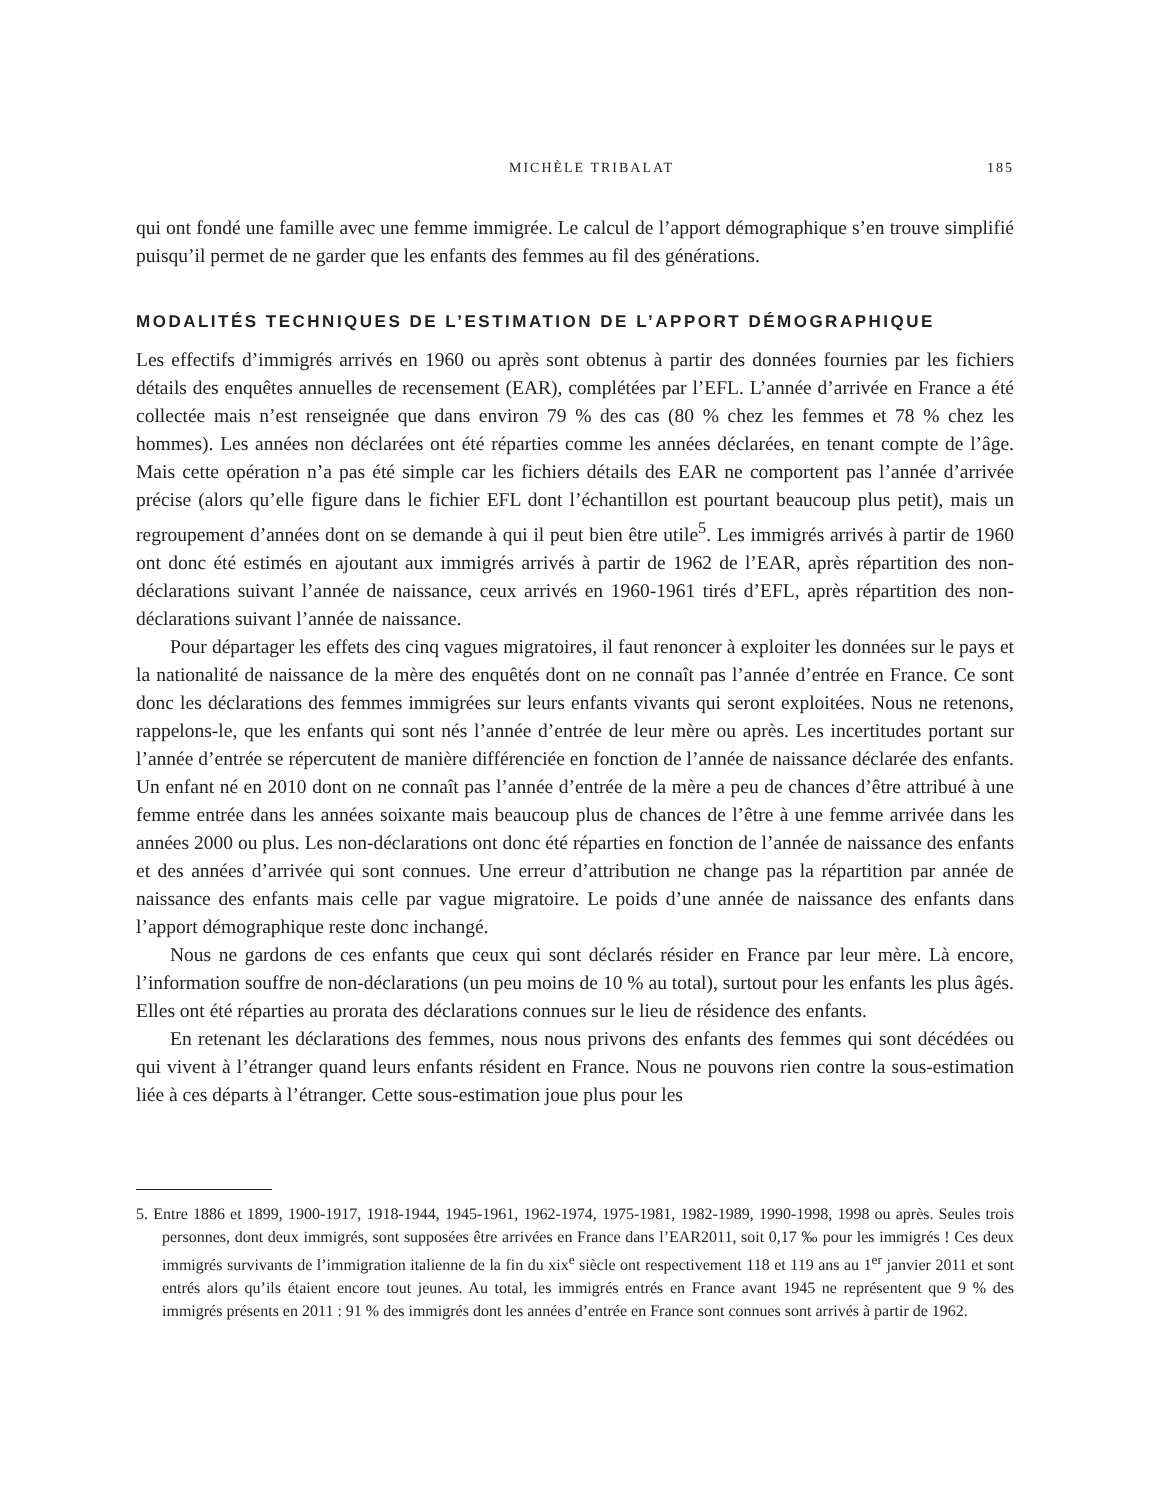MICHÈLE TRIBALAT 185
qui ont fondé une famille avec une femme immigrée. Le calcul de l’apport démographique s’en trouve simplifié puisqu’il permet de ne garder que les enfants des femmes au fil des générations.
MODALITÉS TECHNIQUES DE L’ESTIMATION DE L’APPORT DÉMOGRAPHIQUE
Les effectifs d’immigrés arrivés en 1960 ou après sont obtenus à partir des données fournies par les fichiers détails des enquêtes annuelles de recensement (EAR), complétées par l’EFL. L’année d’arrivée en France a été collectée mais n’est renseignée que dans environ 79 % des cas (80 % chez les femmes et 78 % chez les hommes). Les années non déclarées ont été réparties comme les années déclarées, en tenant compte de l’âge. Mais cette opération n’a pas été simple car les fichiers détails des EAR ne comportent pas l’année d’arrivée précise (alors qu’elle figure dans le fichier EFL dont l’échantillon est pourtant beaucoup plus petit), mais un regroupement d’années dont on se demande à qui il peut bien être utile<sup>5</sup>. Les immigrés arrivés à partir de 1960 ont donc été estimés en ajoutant aux immigrés arrivés à partir de 1962 de l’EAR, après répartition des non-déclarations suivant l’année de naissance, ceux arrivés en 1960-1961 tirés d’EFL, après répartition des non-déclarations suivant l’année de naissance.
Pour départager les effets des cinq vagues migratoires, il faut renoncer à exploiter les données sur le pays et la nationalité de naissance de la mère des enquêtés dont on ne connaît pas l’année d’entrée en France. Ce sont donc les déclarations des femmes immigrées sur leurs enfants vivants qui seront exploitées. Nous ne retenons, rappelons-le, que les enfants qui sont nés l’année d’entrée de leur mère ou après. Les incertitudes portant sur l’année d’entrée se répercutent de manière différenciée en fonction de l’année de naissance déclarée des enfants. Un enfant né en 2010 dont on ne connaît pas l’année d’entrée de la mère a peu de chances d’être attribué à une femme entrée dans les années soixante mais beaucoup plus de chances de l’être à une femme arrivée dans les années 2000 ou plus. Les non-déclarations ont donc été réparties en fonction de l’année de naissance des enfants et des années d’arrivée qui sont connues. Une erreur d’attribution ne change pas la répartition par année de naissance des enfants mais celle par vague migratoire. Le poids d’une année de naissance des enfants dans l’apport démographique reste donc inchangé.
Nous ne gardons de ces enfants que ceux qui sont déclarés résider en France par leur mère. Là encore, l’information souffre de non-déclarations (un peu moins de 10 % au total), surtout pour les enfants les plus âgés. Elles ont été réparties au prorata des déclarations connues sur le lieu de résidence des enfants.
En retenant les déclarations des femmes, nous nous privons des enfants des femmes qui sont décédées ou qui vivent à l’étranger quand leurs enfants résident en France. Nous ne pouvons rien contre la sous-estimation liée à ces départs à l’étranger. Cette sous-estimation joue plus pour les
5. Entre 1886 et 1899, 1900-1917, 1918-1944, 1945-1961, 1962-1974, 1975-1981, 1982-1989, 1990-1998, 1998 ou après. Seules trois personnes, dont deux immigrés, sont supposées être arrivées en France dans l’EAR2011, soit 0,17 ‰ pour les immigrés ! Ces deux immigrés survivants de l’immigration italienne de la fin du xix<sup>e</sup> siècle ont respectivement 118 et 119 ans au 1<sup>er</sup> janvier 2011 et sont entrés alors qu’ils étaient encore tout jeunes. Au total, les immigrés entrés en France avant 1945 ne représentent que 9 % des immigrés présents en 2011 : 91 % des immigrés dont les années d’entrée en France sont connues sont arrivés à partir de 1962.